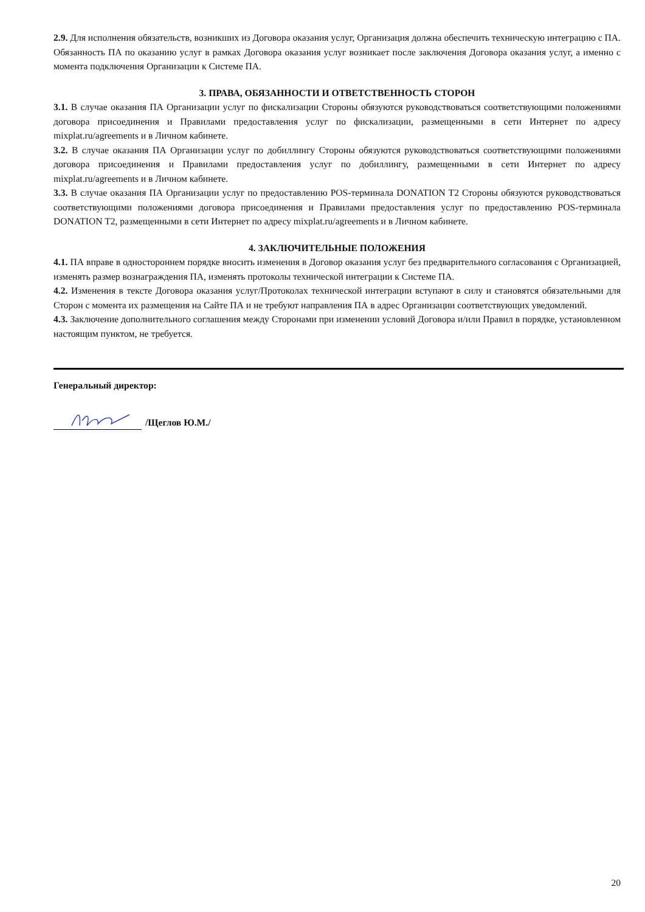2.9. Для исполнения обязательств, возникших из Договора оказания услуг, Организация должна обеспечить техническую интеграцию с ПА. Обязанность ПА по оказанию услуг в рамках Договора оказания услуг возникает после заключения Договора оказания услуг, а именно с момента подключения Организации к Системе ПА.
3. ПРАВА, ОБЯЗАННОСТИ И ОТВЕТСТВЕННОСТЬ СТОРОН
3.1. В случае оказания ПА Организации услуг по фискализации Стороны обязуются руководствоваться соответствующими положениями договора присоединения и Правилами предоставления услуг по фискализации, размещенными в сети Интернет по адресу mixplat.ru/agreements и в Личном кабинете.
3.2. В случае оказания ПА Организации услуг по добиллингу Стороны обязуются руководствоваться соответствующими положениями договора присоединения и Правилами предоставления услуг по добиллингу, размещенными в сети Интернет по адресу mixplat.ru/agreements и в Личном кабинете.
3.3. В случае оказания ПА Организации услуг по предоставлению POS-терминала DONATION T2 Стороны обязуются руководствоваться соответствующими положениями договора присоединения и Правилами предоставления услуг по предоставлению POS-терминала DONATION T2, размещенными в сети Интернет по адресу mixplat.ru/agreements и в Личном кабинете.
4. ЗАКЛЮЧИТЕЛЬНЫЕ ПОЛОЖЕНИЯ
4.1. ПА вправе в одностороннем порядке вносить изменения в Договор оказания услуг без предварительного согласования с Организацией, изменять размер вознаграждения ПА, изменять протоколы технической интеграции к Системе ПА.
4.2. Изменения в тексте Договора оказания услуг/Протоколах технической интеграции вступают в силу и становятся обязательными для Сторон с момента их размещения на Сайте ПА и не требуют направления ПА в адрес Организации соответствующих уведомлений.
4.3. Заключение дополнительного соглашения между Сторонами при изменении условий Договора и/или Правил в порядке, установленном настоящим пунктом, не требуется.
Генеральный директор:
/Щеглов Ю.М./
20